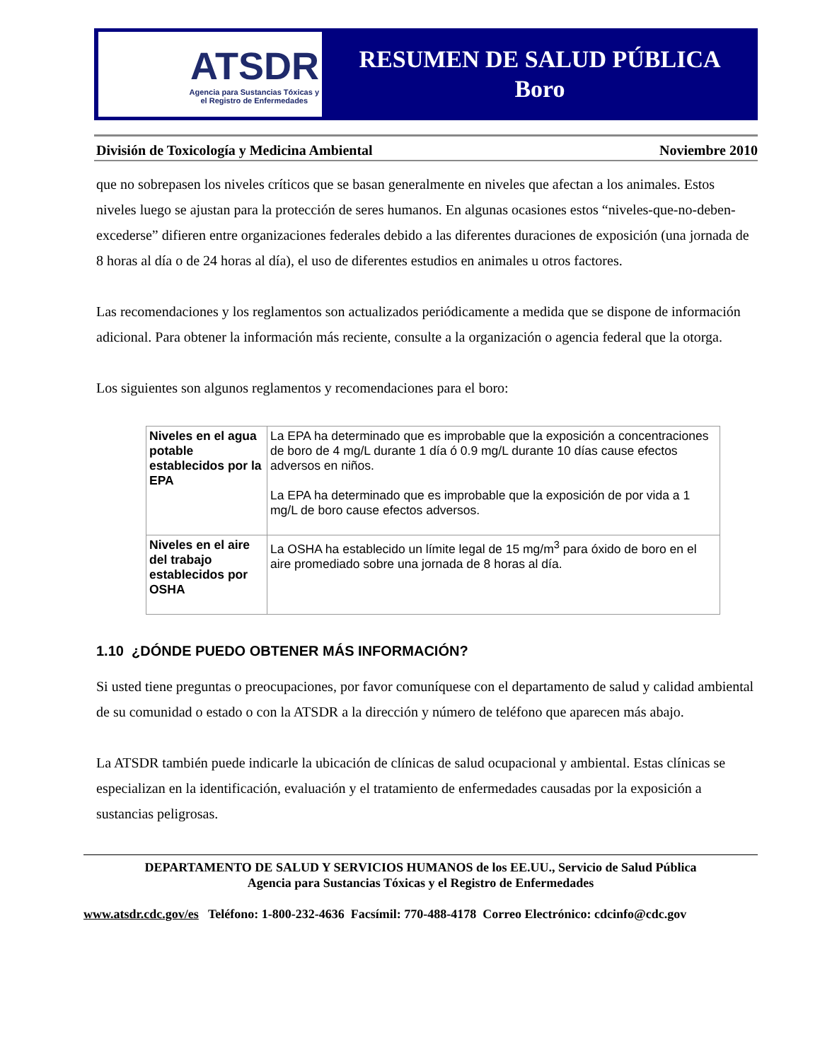ATSDR
Agencia para Sustancias Tóxicas y
el Registro de Enfermedades
RESUMEN DE SALUD PÚBLICA
Boro
División de Toxicología y Medicina Ambiental Noviembre 2010
que no sobrepasen los niveles críticos que se basan generalmente en niveles que afectan a los animales. Estos niveles luego se ajustan para la protección de seres humanos. En algunas ocasiones estos “niveles-que-no-deben-excederse” difieren entre organizaciones federales debido a las diferentes duraciones de exposición (una jornada de 8 horas al día o de 24 horas al día), el uso de diferentes estudios en animales u otros factores.
Las recomendaciones y los reglamentos son actualizados periódicamente a medida que se dispone de información adicional. Para obtener la información más reciente, consulte a la organización o agencia federal que la otorga.
Los siguientes son algunos reglamentos y recomendaciones para el boro:
| Niveles en el agua potable establecidos por la EPA | La EPA ha determinado que es improbable que la exposición a concentraciones de boro de 4 mg/L durante 1 día ó 0.9 mg/L durante 10 días cause efectos adversos en niños. La EPA ha determinado que es improbable que la exposición de por vida a 1 mg/L de boro cause efectos adversos. |
| Niveles en el aire del trabajo establecidos por OSHA | La OSHA ha establecido un límite legal de 15 mg/m<sup>3</sup> para óxido de boro en el aire promediado sobre una jornada de 8 horas al día. |
1.10 ¿DÓNDE PUEDO OBTENER MÁS INFORMACIÓN?
Si usted tiene preguntas o preocupaciones, por favor comuníquese con el departamento de salud y calidad ambiental de su comunidad o estado o con la ATSDR a la dirección y número de teléfono que aparecen más abajo.
La ATSDR también puede indicarle la ubicación de clínicas de salud ocupacional y ambiental. Estas clínicas se especializan en la identificación, evaluación y el tratamiento de enfermedades causadas por la exposición a sustancias peligrosas.
DEPARTAMENTO DE SALUD Y SERVICIOS HUMANOS de los EE.UU., Servicio de Salud Pública
Agencia para Sustancias Tóxicas y el Registro de Enfermedades
www.atsdr.cdc.gov/es Teléfono: 1-800-232-4636 Facsímil: 770-488-4178 Correo Electrónico: cdcinfo@cdc.gov